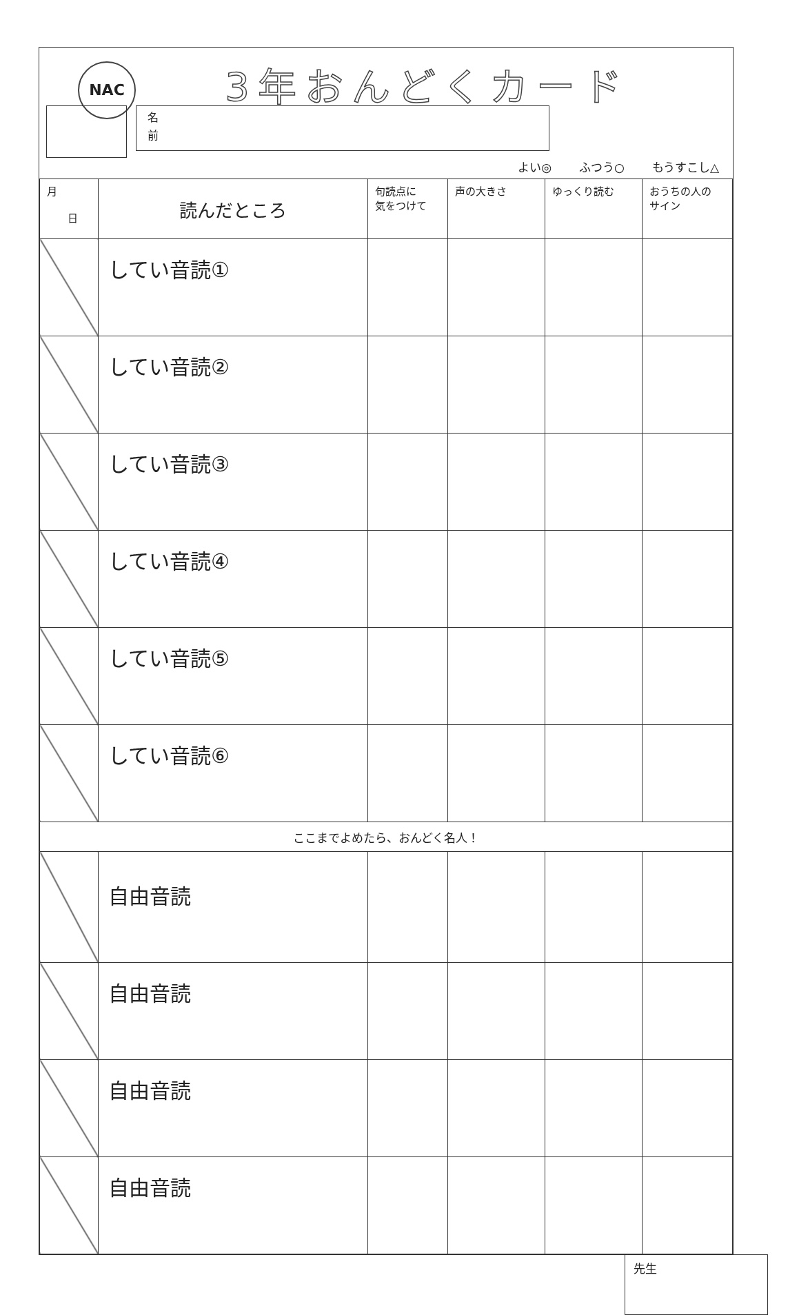NAC
3年おんどくカード
名
前
よい◎ ふつう○ もうすこし△
| 月 日 | 読んだところ | 句読点に 気をつけて | 声の大きさ | ゆっくり読む | おうちの人の サイン |
| --- | --- | --- | --- | --- | --- |
| | してい音読① | | | | |
| | してい音読② | | | | |
| | してい音読③ | | | | |
| | してい音読④ | | | | |
| | してい音読⑤ | | | | |
| | してい音読⑥ | | | | |
| ここまでよめたら、おんどく名人！ | | | | | |
| | 自由音読 | | | | |
| | 自由音読 | | | | |
| | 自由音読 | | | | |
| | 自由音読 | | | | |
先生